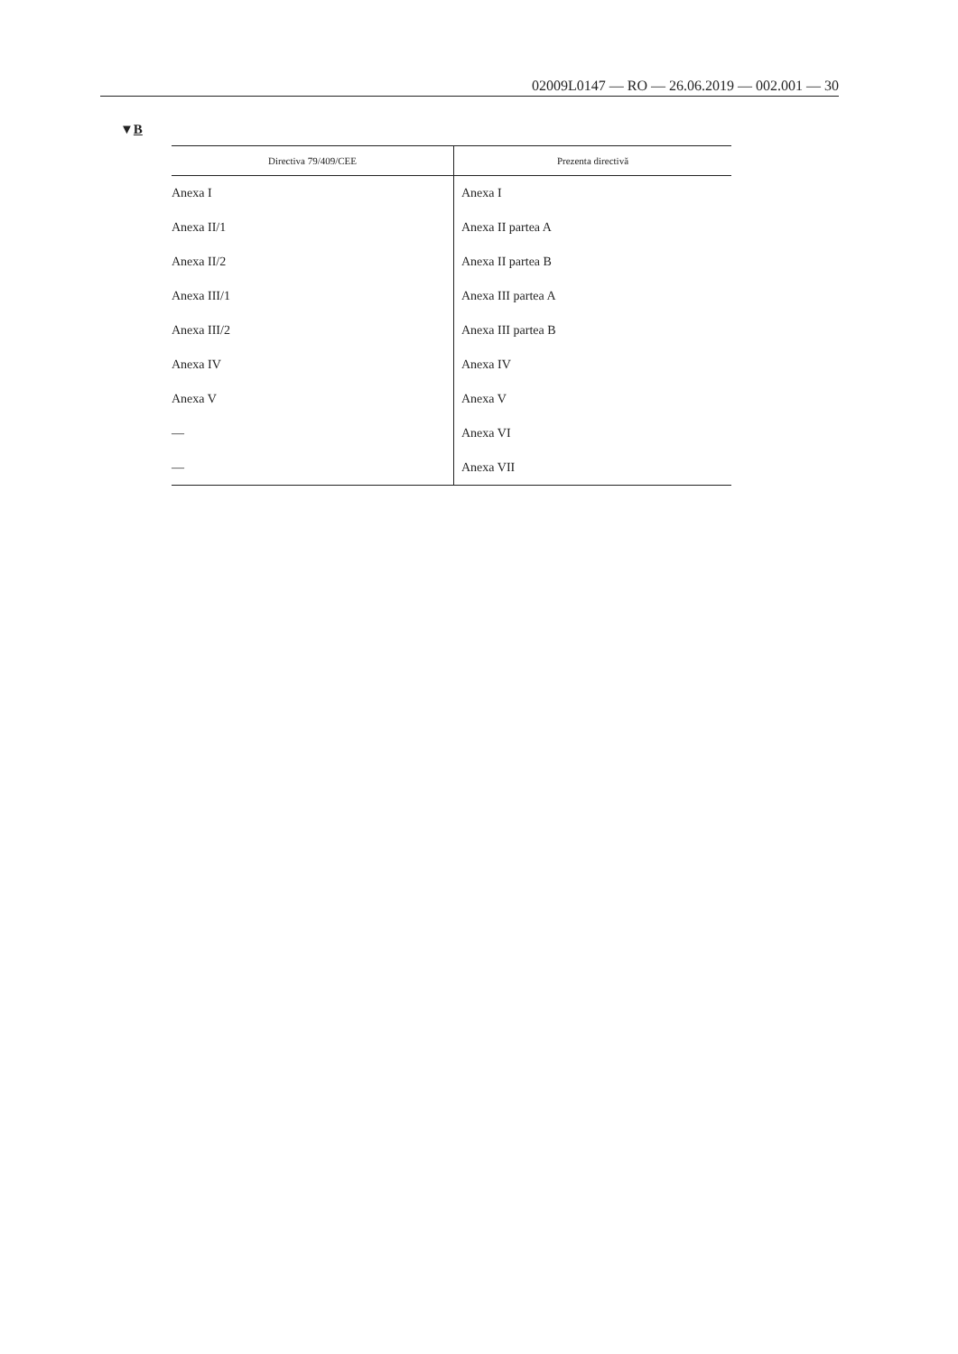02009L0147 — RO — 26.06.2019 — 002.001 — 30
▼B
| Directiva 79/409/CEE | Prezenta directivă |
| --- | --- |
| Anexa I | Anexa I |
| Anexa II/1 | Anexa II partea A |
| Anexa II/2 | Anexa II partea B |
| Anexa III/1 | Anexa III partea A |
| Anexa III/2 | Anexa III partea B |
| Anexa IV | Anexa IV |
| Anexa V | Anexa V |
| — | Anexa VI |
| — | Anexa VII |